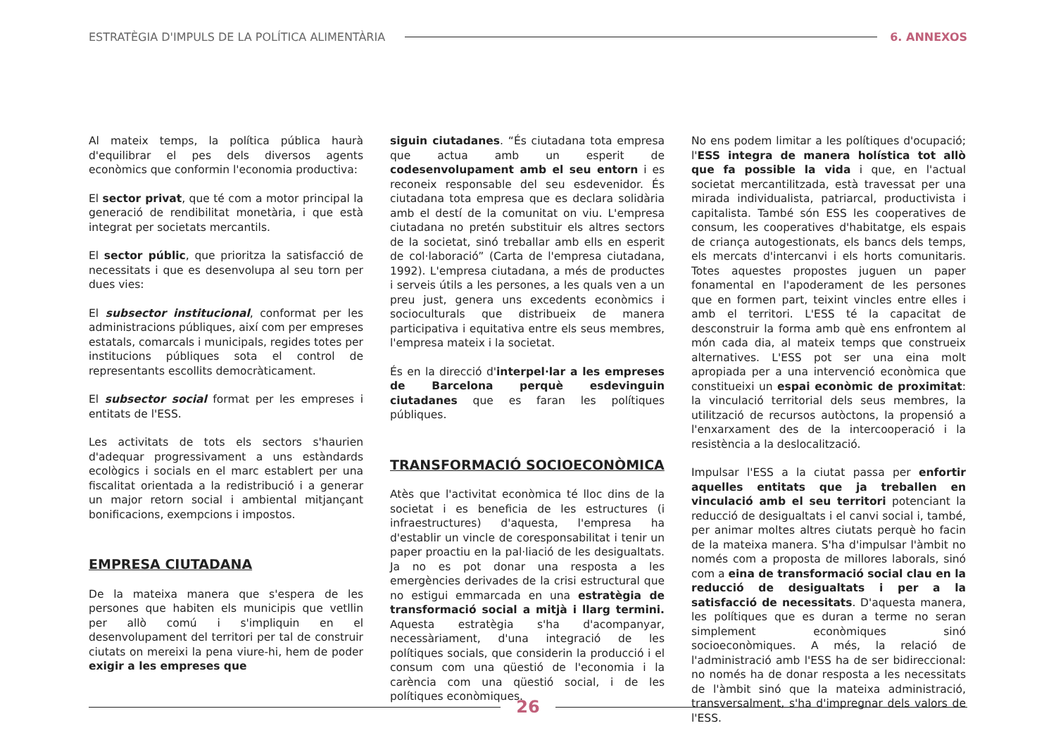ESTRATÈGIA D'IMPULS DE LA POLÍTICA ALIMENTÀRIA 6. ANNEXOS
Al mateix temps, la política pública haurà d'equilibrar el pes dels diversos agents econòmics que conformin l'economia productiva:
El sector privat, que té com a motor principal la generació de rendibilitat monetària, i que està integrat per societats mercantils.
El sector públic, que prioritza la satisfacció de necessitats i que es desenvolupa al seu torn per dues vies:
El subsector institucional, conformat per les administracions públiques, així com per empreses estatals, comarcals i municipals, regides totes per institucions públiques sota el control de representants escollits democràticament.
El subsector social format per les empreses i entitats de l'ESS.
Les activitats de tots els sectors s'haurien d'adequar progressivament a uns estàndards ecològics i socials en el marc establert per una fiscalitat orientada a la redistribució i a generar un major retorn social i ambiental mitjançant bonificacions, exempcions i impostos.
EMPRESA CIUTADANA
De la mateixa manera que s'espera de les persones que habiten els municipis que vetllin per allò comú i s'impliquin en el desenvolupament del territori per tal de construir ciutats on mereixi la pena viure-hi, hem de poder exigir a les empreses que
siguin ciutadanes. “És ciutadana tota empresa que actua amb un esperit de codesenvolupament amb el seu entorn i es reconeix responsable del seu esdevenidor. És ciutadana tota empresa que es declara solidària amb el destí de la comunitat on viu. L'empresa ciutadana no pretén substituir els altres sectors de la societat, sinó treballar amb ells en esperit de col·laboració” (Carta de l'empresa ciutadana, 1992). L'empresa ciutadana, a més de productes i serveis útils a les persones, a les quals ven a un preu just, genera uns excedents econòmics i socioculturals que distribueix de manera participativa i equitativa entre els seus membres, l'empresa mateix i la societat.
És en la direcció d'interpel·lar a les empreses de Barcelona perquè esdevinguin ciutadanes que es faran les polítiques públiques.
TRANSFORMACIÓ SOCIOECONÒMICA
Atès que l'activitat econòmica té lloc dins de la societat i es beneficia de les estructures (i infraestructures) d'aquesta, l'empresa ha d'establir un vincle de coresponsabilitat i tenir un paper proactiu en la pal·liació de les desigualtats. Ja no es pot donar una resposta a les emergències derivades de la crisi estructural que no estigui emmarcada en una estratègia de transformació social a mitjà i llarg termini. Aquesta estratègia s'ha d'acompanyar, necessàriament, d'una integració de les polítiques socials, que considerin la producció i el consum com una qüestió de l'economia i la carència com una qüestió social, i de les polítiques econòmiques.
No ens podem limitar a les polítiques d'ocupació; l'ESS integra de manera holística tot allò que fa possible la vida i que, en l'actual societat mercantilitzada, està travessat per una mirada individualista, patriarcal, productivista i capitalista. També són ESS les cooperatives de consum, les cooperatives d'habitatge, els espais de criança autogestionats, els bancs dels temps, els mercats d'intercanvi i els horts comunitaris. Totes aquestes propostes juguen un paper fonamental en l'apoderament de les persones que en formen part, teixint vincles entre elles i amb el territori. L'ESS té la capacitat de desconstruir la forma amb què ens enfrontem al món cada dia, al mateix temps que construeix alternatives. L'ESS pot ser una eina molt apropiada per a una intervenció econòmica que constitueixi un espai econòmic de proximitat: la vinculació territorial dels seus membres, la utilització de recursos autòctons, la propensió a l'enxarxament des de la intercooperació i la resistència a la deslocalització.
Impulsar l'ESS a la ciutat passa per enfortir aquelles entitats que ja treballen en vinculació amb el seu territori potenciant la reducció de desigualtats i el canvi social i, també, per animar moltes altres ciutats perquè ho facin de la mateixa manera. S'ha d'impulsar l'àmbit no només com a proposta de millores laborals, sinó com a eina de transformació social clau en la reducció de desigualtats i per a la satisfacció de necessitats. D'aquesta manera, les polítiques que es duran a terme no seran simplement econòmiques sinó socioeconòmiques. A més, la relació de l'administració amb l'ESS ha de ser bidireccional: no només ha de donar resposta a les necessitats de l'àmbit sinó que la mateixa administració, transversalment, s'ha d'impregnar dels valors de l'ESS.
26